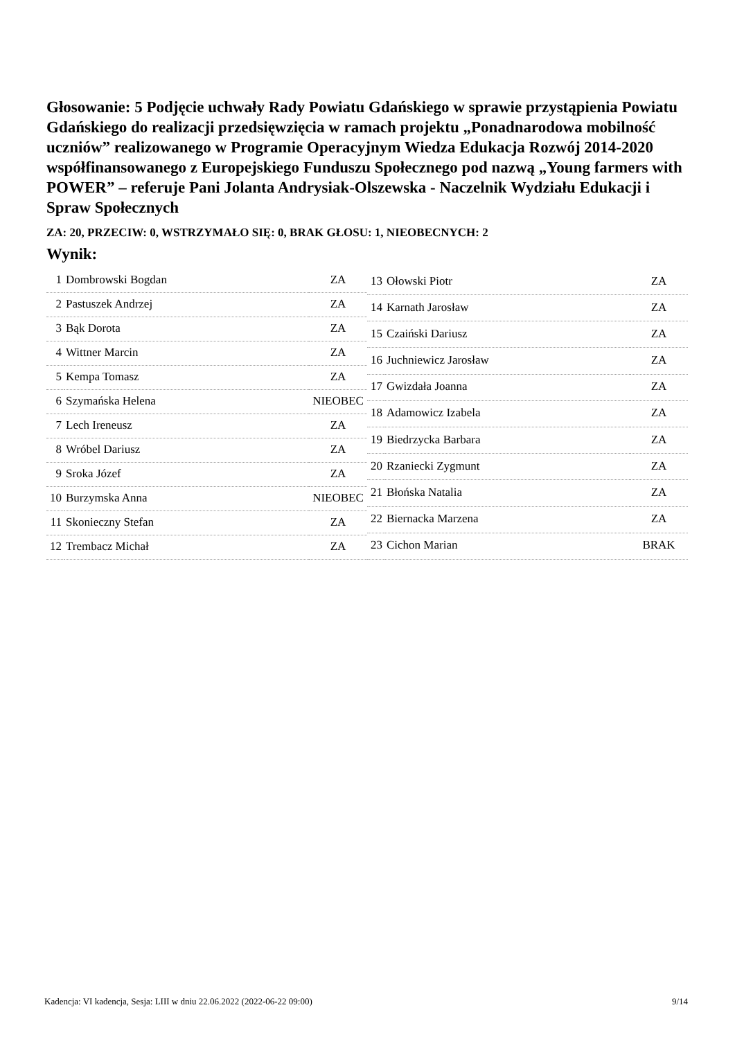Głosowanie: 5 Podjęcie uchwały Rady Powiatu Gdańskiego w sprawie przystąpienia Powiatu Gdańskiego do realizacji przedsięwzięcia w ramach projektu „Ponadnarodowa mobilność uczniów” realizowanego w Programie Operacyjnym Wiedza Edukacja Rozwój 2014-2020 współfinansowanego z Europejskiego Funduszu Społecznego pod nazwą „Young farmers with POWER” – referuje Pani Jolanta Andrysiak-Olszewska - Naczelnik Wydziału Edukacji i Spraw Społecznych
ZA: 20, PRZECIW: 0, WSTRZYMAŁO SIĘ: 0, BRAK GŁOSU: 1, NIEOBECNYCH: 2
Wynik:
| 1 | Dombrowski Bogdan | ZA |
| 2 | Pastuszek Andrzej | ZA |
| 3 | Bąk Dorota | ZA |
| 4 | Wittner Marcin | ZA |
| 5 | Kempa Tomasz | ZA |
| 6 | Szymańska Helena | NIEOBEC |
| 7 | Lech Ireneusz | ZA |
| 8 | Wróbel Dariusz | ZA |
| 9 | Sroka Józef | ZA |
| 10 | Burzymska Anna | NIEOBEC |
| 11 | Skonieczny Stefan | ZA |
| 12 | Trembacz Michał | ZA |
| 13 | Ołowski Piotr | ZA |
| 14 | Karnath Jarosław | ZA |
| 15 | Czaiński Dariusz | ZA |
| 16 | Juchniewicz Jarosław | ZA |
| 17 | Gwizdała Joanna | ZA |
| 18 | Adamowicz Izabela | ZA |
| 19 | Biedrzycka Barbara | ZA |
| 20 | Rzaniecki Zygmunt | ZA |
| 21 | Błońska Natalia | ZA |
| 22 | Biernacka Marzena | ZA |
| 23 | Cichon Marian | BRAK |
Kadencja: VI kadencja, Sesja: LIII w dniu 22.06.2022 (2022-06-22 09:00) 9/14